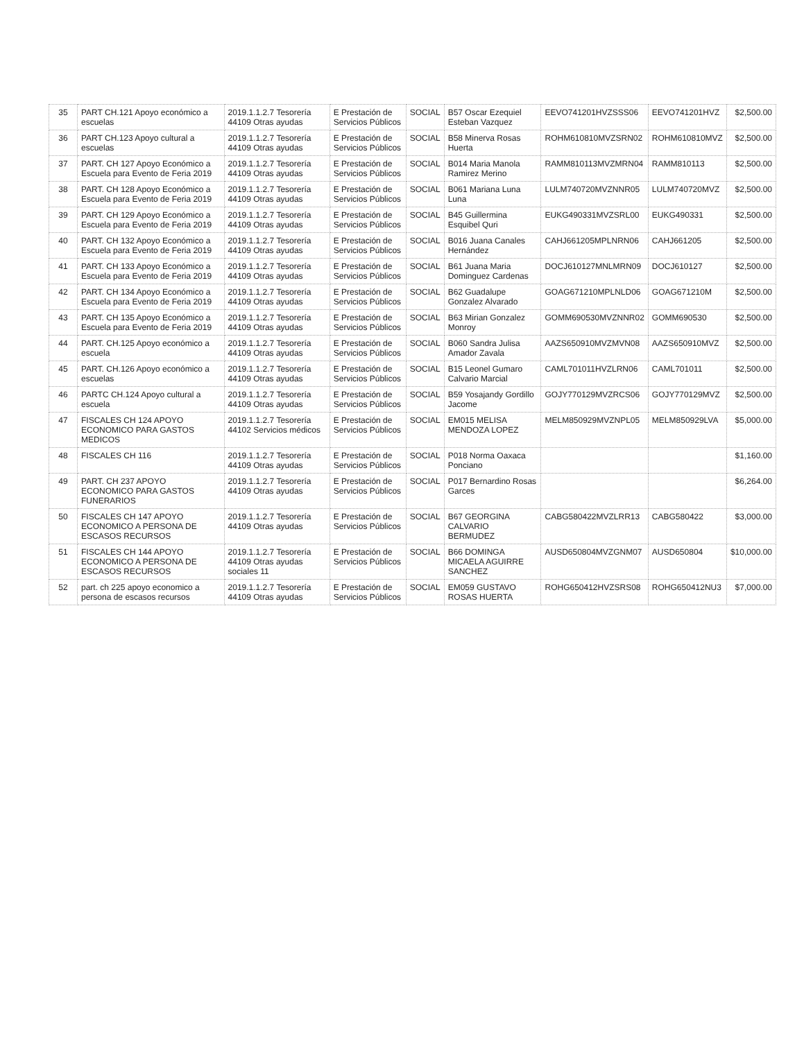| 35 | PART CH.121 Apoyo económico a escuelas | 2019.1.1.2.7 Tesorería 44109 Otras ayudas | E Prestación de Servicios Públicos | SOCIAL | B57 Oscar Ezequiel Esteban Vazquez | EEVO741201HVZSSS06 | EEVO741201HVZ | $2,500.00 |
| 36 | PART CH.123 Apoyo cultural a escuelas | 2019.1.1.2.7 Tesorería 44109 Otras ayudas | E Prestación de Servicios Públicos | SOCIAL | B58 Minerva Rosas Huerta | ROHM610810MVZSRN02 | ROHM610810MVZ | $2,500.00 |
| 37 | PART. CH 127 Apoyo Económico a Escuela para Evento de Feria 2019 | 2019.1.1.2.7 Tesorería 44109 Otras ayudas | E Prestación de Servicios Públicos | SOCIAL | B014 Maria Manola Ramirez Merino | RAMM810113MVZMRN04 | RAMM810113 | $2,500.00 |
| 38 | PART. CH 128 Apoyo Económico a Escuela para Evento de Feria 2019 | 2019.1.1.2.7 Tesorería 44109 Otras ayudas | E Prestación de Servicios Públicos | SOCIAL | B061 Mariana Luna Luna | LULM740720MVZNNR05 | LULM740720MVZ | $2,500.00 |
| 39 | PART. CH 129 Apoyo Económico a Escuela para Evento de Feria 2019 | 2019.1.1.2.7 Tesorería 44109 Otras ayudas | E Prestación de Servicios Públicos | SOCIAL | B45 Guillermina Esquibel Quri | EUKG490331MVZSRL00 | EUKG490331 | $2,500.00 |
| 40 | PART. CH 132 Apoyo Económico a Escuela para Evento de Feria 2019 | 2019.1.1.2.7 Tesorería 44109 Otras ayudas | E Prestación de Servicios Públicos | SOCIAL | B016 Juana Canales Hernández | CAHJ661205MPLNRN06 | CAHJ661205 | $2,500.00 |
| 41 | PART. CH 133 Apoyo Económico a Escuela para Evento de Feria 2019 | 2019.1.1.2.7 Tesorería 44109 Otras ayudas | E Prestación de Servicios Públicos | SOCIAL | B61 Juana Maria Dominguez Cardenas | DOCJ610127MNLMRN09 | DOCJ610127 | $2,500.00 |
| 42 | PART. CH 134 Apoyo Económico a Escuela para Evento de Feria 2019 | 2019.1.1.2.7 Tesorería 44109 Otras ayudas | E Prestación de Servicios Públicos | SOCIAL | B62 Guadalupe Gonzalez Alvarado | GOAG671210MPLNLD06 | GOAG671210M | $2,500.00 |
| 43 | PART. CH 135 Apoyo Económico a Escuela para Evento de Feria 2019 | 2019.1.1.2.7 Tesorería 44109 Otras ayudas | E Prestación de Servicios Públicos | SOCIAL | B63 Mirian Gonzalez Monroy | GOMM690530MVZNNR02 | GOMM690530 | $2,500.00 |
| 44 | PART. CH.125 Apoyo económico a escuela | 2019.1.1.2.7 Tesorería 44109 Otras ayudas | E Prestación de Servicios Públicos | SOCIAL | B060 Sandra Julisa Amador Zavala | AAZS650910MVZMVN08 | AAZS650910MVZ | $2,500.00 |
| 45 | PART. CH.126 Apoyo económico a escuelas | 2019.1.1.2.7 Tesorería 44109 Otras ayudas | E Prestación de Servicios Públicos | SOCIAL | B15 Leonel Gumaro Calvario Marcial | CAML701011HVZLRN06 | CAML701011 | $2,500.00 |
| 46 | PARTC CH.124 Apoyo cultural a escuela | 2019.1.1.2.7 Tesorería 44109 Otras ayudas | E Prestación de Servicios Públicos | SOCIAL | B59 Yosajandy Gordillo Jacome | GOJY770129MVZRCS06 | GOJY770129MVZ | $2,500.00 |
| 47 | FISCALES CH 124 APOYO ECONOMICO PARA GASTOS MEDICOS | 2019.1.1.2.7 Tesorería 44102 Servicios médicos | E Prestación de Servicios Públicos | SOCIAL | EM015 MELISA MENDOZA LOPEZ | MELM850929MVZNPL05 | MELM850929LVA | $5,000.00 |
| 48 | FISCALES CH 116 | 2019.1.1.2.7 Tesorería 44109 Otras ayudas | E Prestación de Servicios Públicos | SOCIAL | P018 Norma Oaxaca Ponciano | | | $1,160.00 |
| 49 | PART. CH 237 APOYO ECONOMICO PARA GASTOS FUNERARIOS | 2019.1.1.2.7 Tesorería 44109 Otras ayudas | E Prestación de Servicios Públicos | SOCIAL | P017 Bernardino Rosas Garces | | | $6,264.00 |
| 50 | FISCALES CH 147 APOYO ECONOMICO A PERSONA DE ESCASOS RECURSOS | 2019.1.1.2.7 Tesorería 44109 Otras ayudas | E Prestación de Servicios Públicos | SOCIAL | B67 GEORGINA CALVARIO BERMUDEZ | CABG580422MVZLRR13 | CABG580422 | $3,000.00 |
| 51 | FISCALES CH 144 APOYO ECONOMICO A PERSONA DE ESCASOS RECURSOS | 2019.1.1.2.7 Tesorería 44109 Otras ayudas sociales 11 | E Prestación de Servicios Públicos | SOCIAL | B66 DOMINGA MICAELA AGUIRRE SANCHEZ | AUSD650804MVZGNM07 | AUSD650804 | $10,000.00 |
| 52 | part. ch 225 apoyo economico a persona de escasos recursos | 2019.1.1.2.7 Tesorería 44109 Otras ayudas | E Prestación de Servicios Públicos | SOCIAL | EM059 GUSTAVO ROSAS HUERTA | ROHG650412HVZSRS08 | ROHG650412NU3 | $7,000.00 |